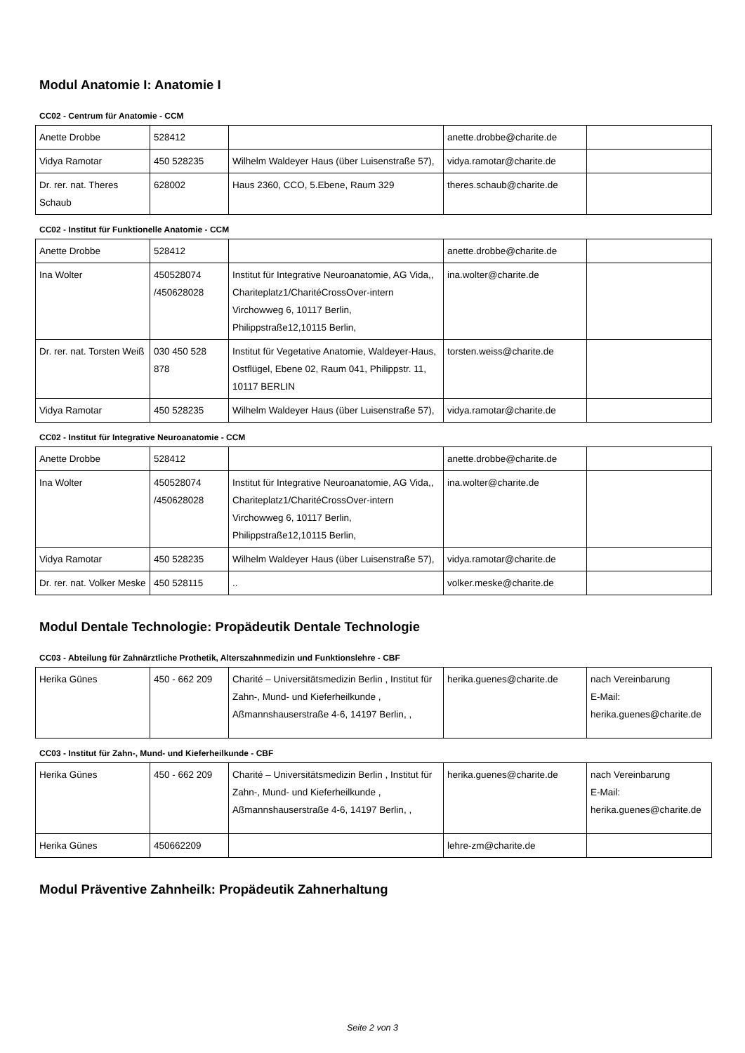Modul Anatomie I: Anatomie I
CC02 - Centrum für Anatomie - CCM
| Anette Drobbe | 528412 | | anette.drobbe@charite.de | |
| Vidya Ramotar | 450 528235 | Wilhelm Waldeyer Haus (über Luisenstraße 57), | vidya.ramotar@charite.de | |
| Dr. rer. nat. Theres Schaub | 628002 | Haus 2360, CCO, 5.Ebene, Raum 329 | theres.schaub@charite.de | |
CC02 - Institut für Funktionelle Anatomie - CCM
| Anette Drobbe | 528412 | | anette.drobbe@charite.de | |
| Ina Wolter | 450528074 /450628028 | Institut für Integrative Neuroanatomie, AG Vida,, Chariteplatz1/CharitéCrossOver-intern Virchowweg 6, 10117 Berlin, Philippstraße12,10115 Berlin, | ina.wolter@charite.de | |
| Dr. rer. nat. Torsten Weiß | 030 450 528 878 | Institut für Vegetative Anatomie, Waldeyer-Haus, Ostflügel, Ebene 02, Raum 041, Philippstr. 11, 10117 BERLIN | torsten.weiss@charite.de | |
| Vidya Ramotar | 450 528235 | Wilhelm Waldeyer Haus (über Luisenstraße 57), | vidya.ramotar@charite.de | |
CC02 - Institut für Integrative Neuroanatomie - CCM
| Anette Drobbe | 528412 | | anette.drobbe@charite.de | |
| Ina Wolter | 450528074 /450628028 | Institut für Integrative Neuroanatomie, AG Vida,, Chariteplatz1/CharitéCrossOver-intern Virchowweg 6, 10117 Berlin, Philippstraße12,10115 Berlin, | ina.wolter@charite.de | |
| Vidya Ramotar | 450 528235 | Wilhelm Waldeyer Haus (über Luisenstraße 57), | vidya.ramotar@charite.de | |
| Dr. rer. nat. Volker Meske | 450 528115 | .. | volker.meske@charite.de | |
Modul Dentale Technologie: Propädeutik Dentale Technologie
CC03 - Abteilung für Zahnärztliche Prothetik, Alterszahnmedizin und Funktionslehre - CBF
| Herika Günes | 450 - 662 209 | Charité – Universitätsmedizin Berlin , Institut für Zahn-, Mund- und Kieferheilkunde , Aßmannshauserstraße 4-6, 14197 Berlin, , | herika.guenes@charite.de | nach Vereinbarung E-Mail: herika.guenes@charite.de |
CC03 - Institut für Zahn-, Mund- und Kieferheilkunde - CBF
| Herika Günes | 450 - 662 209 | Charité – Universitätsmedizin Berlin , Institut für Zahn-, Mund- und Kieferheilkunde , Aßmannshauserstraße 4-6, 14197 Berlin, , | herika.guenes@charite.de | nach Vereinbarung E-Mail: herika.guenes@charite.de |
| Herika Günes | 450662209 | | lehre-zm@charite.de | |
Modul Präventive Zahnheilk: Propädeutik Zahnerhaltung
Seite 2 von 3